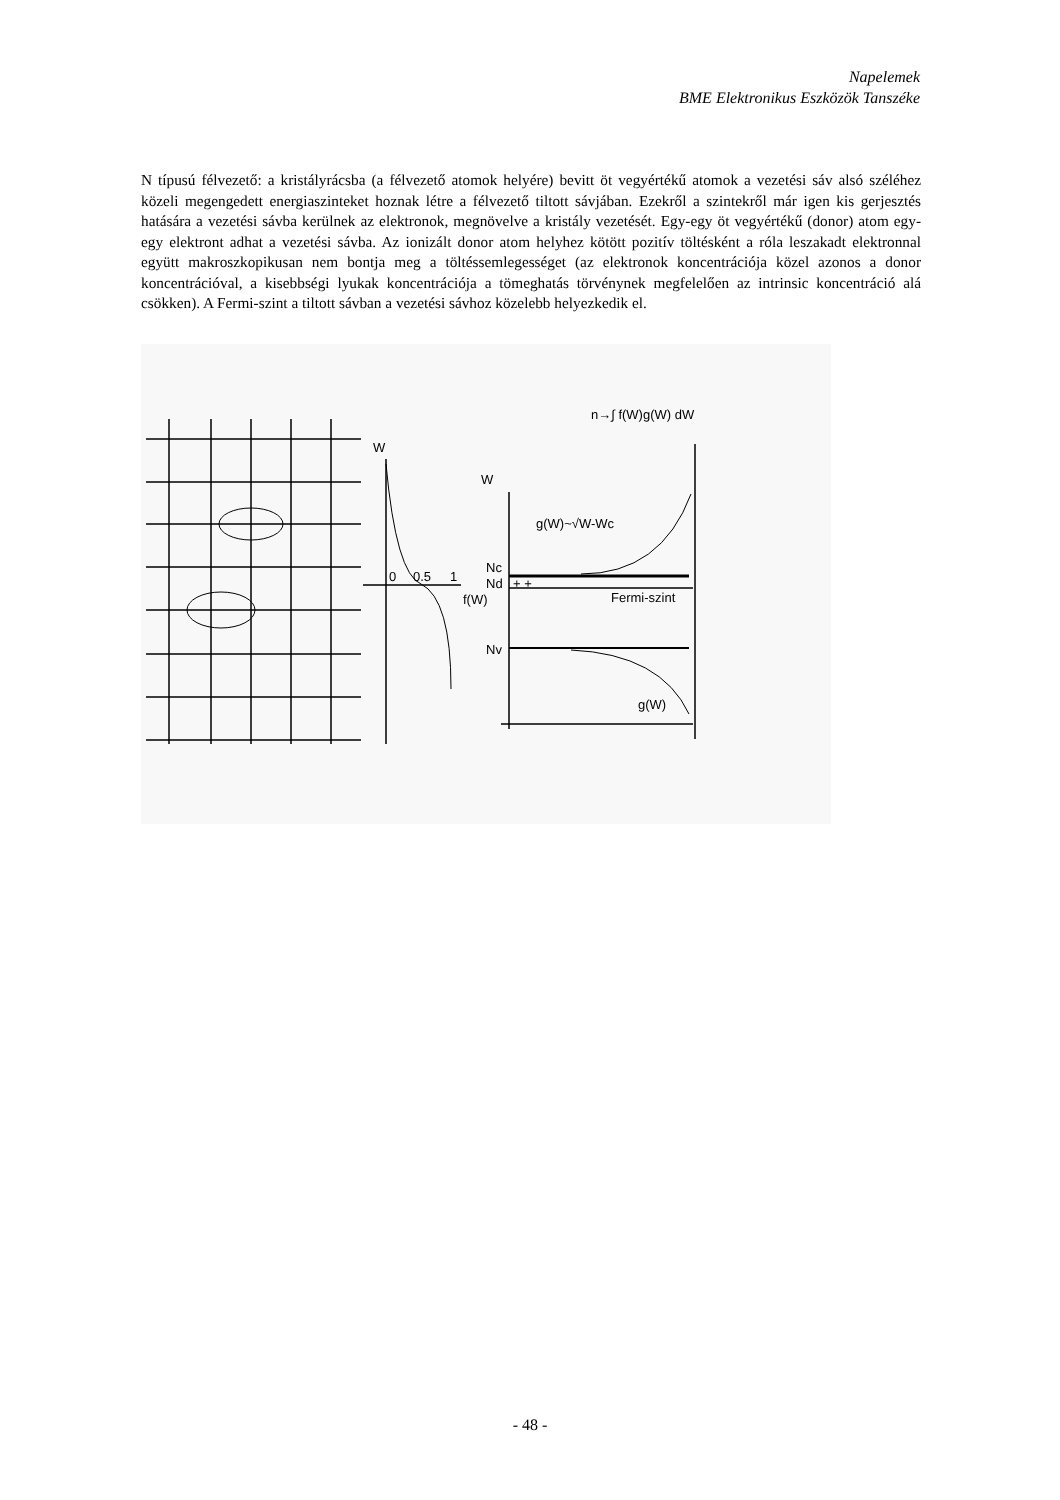Napelemek
BME Elektronikus Eszközök Tanszéke
N típusú félvezető: a kristályrácsba (a félvezető atomok helyére) bevitt öt vegyértékű atomok a vezetési sáv alsó széléhez közeli megengedett energiaszinteket hoznak létre a félvezető tiltott sávjában. Ezekről a szintekről már igen kis gerjesztés hatására a vezetési sávba kerülnek az elektronok, megnövelve a kristály vezetését. Egy-egy öt vegyértékű (donor) atom egy-egy elektront adhat a vezetési sávba. Az ionizált donor atom helyhez kötött pozitív töltésként a róla leszakadt elektronnal együtt makroszkopikusan nem bontja meg a töltéssemlegességet (az elektronok koncentrációja közel azonos a donor koncentrációval, a kisebbségi lyukak koncentrációja a tömeghatás törvénynek megfelelően az intrinsic koncentráció alá csökken). A Fermi-szint a tiltott sávban a vezetési sávhoz közelebb helyezkedik el.
W
W
0
0.5
1
f(W)
Nc
Nd
+ +
Fermi-szint
Nv
g(W)~√W-Wc
g(W)
n→∫ f(W)g(W) dW
- 48 -